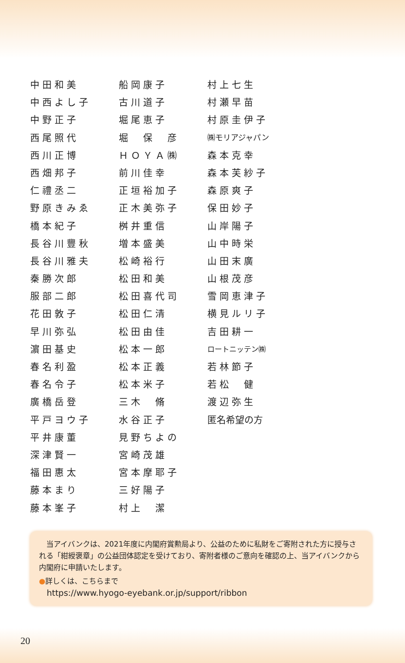中田和美
中西よし子
中野正子
西尾照代
西川正博
西畑邦子
仁禮丞二
野原きみゑ
橋本紀子
長谷川豐秋
長谷川雅夫
秦勝次郎
服部二郎
花田敦子
早川弥弘
濵田基史
春名利盈
春名令子
廣橋岳登
平戸ヨウ子
平井康董
深津賢一
福田惠太
藤本まり
藤本峯子
船岡康子
古川道子
堀尾恵子
堀　保　彦
ＨＯＹＡ㈱
前川佳幸
正垣裕加子
正木美弥子
桝井重信
増本盛美
松崎裕行
松田和美
松田喜代司
松田仁清
松田由佳
松本一郎
松本正義
松本米子
三木　脩
水谷正子
見野ちよの
宮崎茂雄
宮本摩耶子
三好陽子
村上　潔
村上七生
村瀬早苗
村原圭伊子
㈱モリアジャパン
森本克幸
森本芙紗子
森原爽子
保田妙子
山岸陽子
山中時栄
山田末廣
山根茂彦
雪岡恵津子
横見ルリ子
吉田耕一
ロートニッテン㈱
若林節子
若松　健
渡辺弥生
匿名希望の方
　当アイバンクは、2021年度に内閣府賞勲局より、公益のために私財をご寄附された方に授与される「紺綬褒章」の公益団体認定を受けており、寄附者様のご意向を確認の上、当アイバンクから内閣府に申請いたします。
●詳しくは、こちらまで
https://www.hyogo-eyebank.or.jp/support/ribbon
20